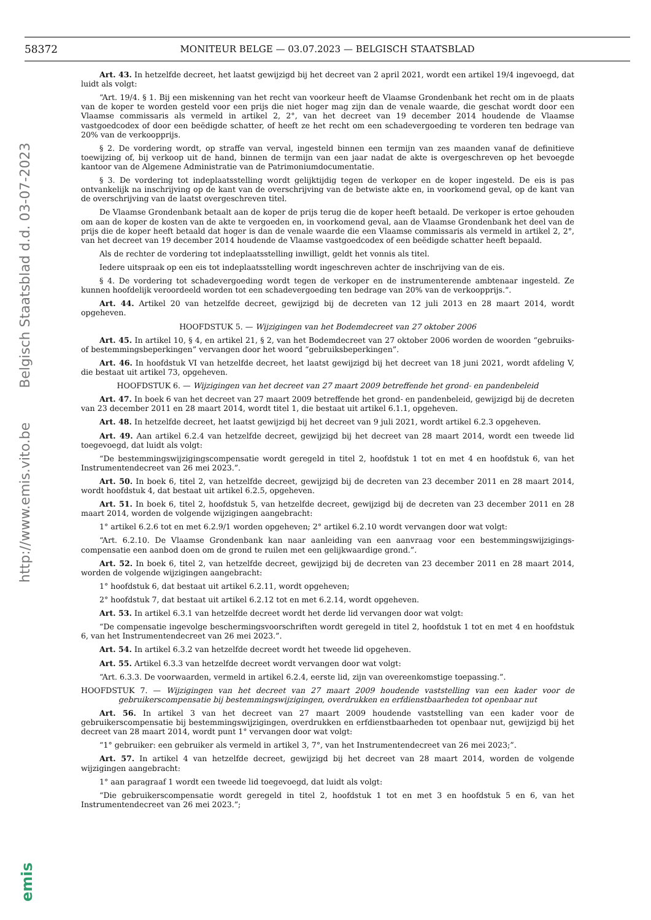58372 MONITEUR BELGE — 03.07.2023 — BELGISCH STAATSBLAD
http://www.emis.vito.be Belgisch Staatsblad d.d. 03-07-2023
Art. 43. In hetzelfde decreet, het laatst gewijzigd bij het decreet van 2 april 2021, wordt een artikel 19/4 ingevoegd, dat luidt als volgt:
“Art. 19/4. § 1. Bij een miskenning van het recht van voorkeur heeft de Vlaamse Grondenbank het recht om in de plaats van de koper te worden gesteld voor een prijs die niet hoger mag zijn dan de venale waarde, die geschat wordt door een Vlaamse commissaris als vermeld in artikel 2, 2°, van het decreet van 19 december 2014 houdende de Vlaamse vastgoedcodex of door een beëdigde schatter, of heeft ze het recht om een schadevergoeding te vorderen ten bedrage van 20% van de verkoopprijs.
§ 2. De vordering wordt, op straffe van verval, ingesteld binnen een termijn van zes maanden vanaf de definitieve toewijzing of, bij verkoop uit de hand, binnen de termijn van een jaar nadat de akte is overgeschreven op het bevoegde kantoor van de Algemene Administratie van de Patrimoniumdocumentatie.
§ 3. De vordering tot indeplaatsstelling wordt gelijktijdig tegen de verkoper en de koper ingesteld. De eis is pas ontvankelijk na inschrijving op de kant van de overschrijving van de betwiste akte en, in voorkomend geval, op de kant van de overschrijving van de laatst overgeschreven titel.
De Vlaamse Grondenbank betaalt aan de koper de prijs terug die de koper heeft betaald. De verkoper is ertoe gehouden om aan de koper de kosten van de akte te vergoeden en, in voorkomend geval, aan de Vlaamse Grondenbank het deel van de prijs die de koper heeft betaald dat hoger is dan de venale waarde die een Vlaamse commissaris als vermeld in artikel 2, 2°, van het decreet van 19 december 2014 houdende de Vlaamse vastgoedcodex of een beëdigde schatter heeft bepaald.
Als de rechter de vordering tot indeplaatsstelling inwilligt, geldt het vonnis als titel.
Iedere uitspraak op een eis tot indeplaatsstelling wordt ingeschreven achter de inschrijving van de eis.
§ 4. De vordering tot schadevergoeding wordt tegen de verkoper en de instrumenterende ambtenaar ingesteld. Ze kunnen hoofdelijk veroordeeld worden tot een schadevergoeding ten bedrage van 20% van de verkoopprijs.”.
Art. 44. Artikel 20 van hetzelfde decreet, gewijzigd bij de decreten van 12 juli 2013 en 28 maart 2014, wordt opgeheven.
HOOFDSTUK 5. — Wijzigingen van het Bodemdecreet van 27 oktober 2006
Art. 45. In artikel 10, § 4, en artikel 21, § 2, van het Bodemdecreet van 27 oktober 2006 worden de woorden “gebruiks- of bestemmingsbeperkingen” vervangen door het woord “gebruiksbeperkingen”.
Art. 46. In hoofdstuk VI van hetzelfde decreet, het laatst gewijzigd bij het decreet van 18 juni 2021, wordt afdeling V, die bestaat uit artikel 73, opgeheven.
HOOFDSTUK 6. — Wijzigingen van het decreet van 27 maart 2009 betreffende het grond- en pandenbeleid
Art. 47. In boek 6 van het decreet van 27 maart 2009 betreffende het grond- en pandenbeleid, gewijzigd bij de decreten van 23 december 2011 en 28 maart 2014, wordt titel 1, die bestaat uit artikel 6.1.1, opgeheven.
Art. 48. In hetzelfde decreet, het laatst gewijzigd bij het decreet van 9 juli 2021, wordt artikel 6.2.3 opgeheven.
Art. 49. Aan artikel 6.2.4 van hetzelfde decreet, gewijzigd bij het decreet van 28 maart 2014, wordt een tweede lid toegevoegd, dat luidt als volgt:
“De bestemmingswijzigingscompensatie wordt geregeld in titel 2, hoofdstuk 1 tot en met 4 en hoofdstuk 6, van het Instrumentendecreet van 26 mei 2023.”.
Art. 50. In boek 6, titel 2, van hetzelfde decreet, gewijzigd bij de decreten van 23 december 2011 en 28 maart 2014, wordt hoofdstuk 4, dat bestaat uit artikel 6.2.5, opgeheven.
Art. 51. In boek 6, titel 2, hoofdstuk 5, van hetzelfde decreet, gewijzigd bij de decreten van 23 december 2011 en 28 maart 2014, worden de volgende wijzigingen aangebracht:
1° artikel 6.2.6 tot en met 6.2.9/1 worden opgeheven; 2° artikel 6.2.10 wordt vervangen door wat volgt:
“Art. 6.2.10. De Vlaamse Grondenbank kan naar aanleiding van een aanvraag voor een bestemmingswijzigings-compensatie een aanbod doen om de grond te ruilen met een gelijkwaardige grond.”.
Art. 52. In boek 6, titel 2, van hetzelfde decreet, gewijzigd bij de decreten van 23 december 2011 en 28 maart 2014, worden de volgende wijzigingen aangebracht:
1° hoofdstuk 6, dat bestaat uit artikel 6.2.11, wordt opgeheven;
2° hoofdstuk 7, dat bestaat uit artikel 6.2.12 tot en met 6.2.14, wordt opgeheven.
Art. 53. In artikel 6.3.1 van hetzelfde decreet wordt het derde lid vervangen door wat volgt:
“De compensatie ingevolge beschermingsvoorschriften wordt geregeld in titel 2, hoofdstuk 1 tot en met 4 en hoofdstuk 6, van het Instrumentendecreet van 26 mei 2023.”.
Art. 54. In artikel 6.3.2 van hetzelfde decreet wordt het tweede lid opgeheven.
Art. 55. Artikel 6.3.3 van hetzelfde decreet wordt vervangen door wat volgt:
“Art. 6.3.3. De voorwaarden, vermeld in artikel 6.2.4, eerste lid, zijn van overeenkomstige toepassing.”.
HOOFDSTUK 7. — Wijzigingen van het decreet van 27 maart 2009 houdende vaststelling van een kader voor de gebruikerscompensatie bij bestemmingswijzigingen, overdrukken en erfdienstbaarheden tot openbaar nut
Art. 56. In artikel 3 van het decreet van 27 maart 2009 houdende vaststelling van een kader voor de gebruikerscompensatie bij bestemmingswijzigingen, overdrukken en erfdienstbaarheden tot openbaar nut, gewijzigd bij het decreet van 28 maart 2014, wordt punt 1° vervangen door wat volgt:
“1° gebruiker: een gebruiker als vermeld in artikel 3, 7°, van het Instrumentendecreet van 26 mei 2023;”.
Art. 57. In artikel 4 van hetzelfde decreet, gewijzigd bij het decreet van 28 maart 2014, worden de volgende wijzigingen aangebracht:
1° aan paragraaf 1 wordt een tweede lid toegevoegd, dat luidt als volgt:
“Die gebruikerscompensatie wordt geregeld in titel 2, hoofdstuk 1 tot en met 3 en hoofdstuk 5 en 6, van het Instrumentendecreet van 26 mei 2023.”;
emis